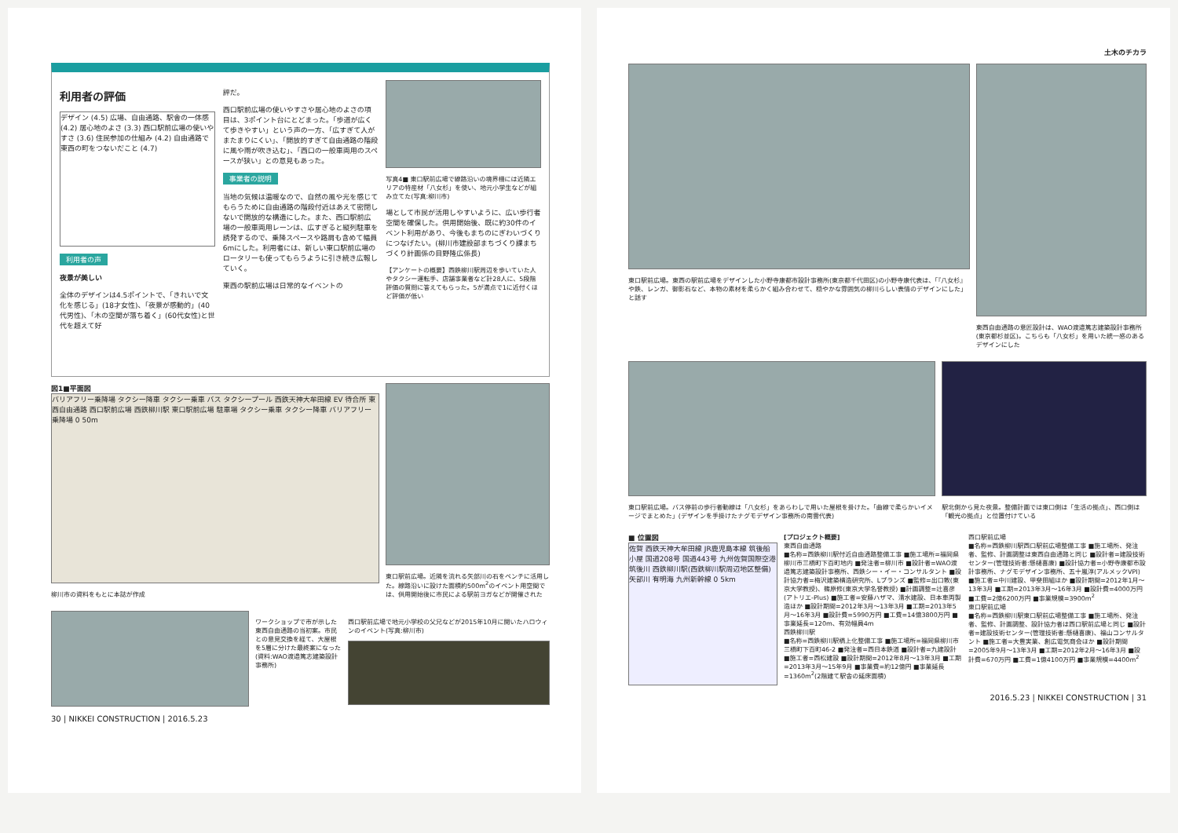利用者の評価
デザイン (4.5) 広場、自由通路、駅舎の一体感 (4.2) 居心地のよさ (3.3) 西口駅前広場の使いやすさ (3.6) 住民参加の仕組み (4.2) 自由通路で東西の町をつないだこと (4.7)
利用者の声
夜景が美しい
全体のデザインは4.5ポイントで、「きれいで文化を感じる」(18才女性)、「夜景が感動的」(40代男性)、「木の空間が落ち着く」(60代女性)と世代を超えて好
評だ。
西口駅前広場の使いやすさや居心地のよさの項目は、3ポイント台にとどまった。「歩道が広くて歩きやすい」という声の一方、「広すぎて人がまたまりにくい」、「開放的すぎて自由通路の階段に風や雨が吹き込む」、「西口の一般車両用のスペースが狭い」との意見もあった。
事業者の説明
当地の気候は温暖なので、自然の風や光を感じてもらうために自由通路の階段付近はあえて密閉しないで開放的な構造にした。また、西口駅前広場の一般車両用レーンは、広すぎると縦列駐車を誘発するので、乗降スペースや路肩も含めて幅員6mにした。利用者には、新しい東口駅前広場のロータリーも使ってもらうように引き続き広報していく。
東西の駅前広場は日常的なイベントの
写真4■ 東口駅前広場で線路沿いの境界柵には近隣エリアの特産材「八女杉」を使い、地元小学生などが組み立てた(写真:柳川市)
場として市民が活用しやすいように、広い歩行者空間を確保した。供用開始後、既に約30件のイベント利用があり、今後もまちのにぎわいづくりにつなげたい。(柳川市建設部まちづくり課まちづくり計画係の目野隆広係長)
【アンケートの概要】西鉄柳川駅周辺を歩いていた人やタクシー運転手、店舗事業者など計28人に、5段階評価の質問に答えてもらった。5が満点で1に近付くほど評価が低い
図1■平面図
バリアフリー乗降場 タクシー降車 タクシー乗車 バス タクシープール 西鉄天神大牟田線 EV 待合所 東西自由通路 西口駅前広場 西鉄柳川駅 東口駅前広場 駐車場 タクシー乗車 タクシー降車 バリアフリー乗降場 0 50m
柳川市の資料をもとに本誌が作成
東口駅前広場。近隣を流れる矢部川の石をベンチに活用した。線路沿いに設けた面積約500m<sup>2</sup>のイベント用空間では、供用開始後に市民による駅前ヨガなどが開催された
ワークショップで市が示した東西自由通路の当初案。市民との意見交換を経て、大屋根を5層に分けた最終案になった(資料:WAO渡邉篤志建築設計事務所)
西口駅前広場で地元小学校の父兄などが2015年10月に開いたハロウィンのイベント(写真:柳川市)
30 | NIKKEI CONSTRUCTION | 2016.5.23
土木のチカラ
東口駅前広場。東西の駅前広場をデザインした小野寺康都市設計事務所(東京都千代田区)の小野寺康代表は、「『八女杉』や鉄、レンガ、御影石など、本物の素材を柔らかく組み合わせて、穏やかな雰囲気の柳川らしい表情のデザインにした」と話す
東西自由通路の意匠設計は、WAO渡邉篤志建築設計事務所(東京都杉並区)。こちらも「八女杉」を用いた統一感のあるデザインにした
東口駅前広場。バス停前の歩行者動線は「八女杉」をあらわしで用いた屋根を掛けた。「曲線で柔らかいイメージでまとめた」(デザインを手掛けたナグモデザイン事務所の南雲代表)
駅北側から見た夜景。整備計画では東口側は「生活の拠点」、西口側は「観光の拠点」と位置付けている
■ 位置図
佐賀 西鉄天神大牟田線 JR鹿児島本線 筑後船小屋 国道208号 国道443号 九州佐賀国際空港 筑後川 西鉄柳川駅(西鉄柳川駅周辺地区整備) 矢部川 有明海 九州新幹線 0 5km
[プロジェクト概要]
東西自由通路
■名称=西鉄柳川駅付近自由通路整備工事 ■施工場所=福岡県柳川市三橋町下百町地内 ■発注者=柳川市 ■設計者=WAO渡邉篤志建築設計事務所、西鉄シー・イー・コンサルタント ■設計協力者=梅沢建築構造研究所、Lプランズ ■監修=出口敦(東京大学教授)、篠原修(東京大学名誉教授) ■計画調整=辻喜彦(アトリエ-Plus) ■施工者=安藤ハザマ、清水建設、日本車両製造ほか ■設計期間=2012年3月〜13年3月 ■工期=2013年5月〜16年3月 ■設計費=5990万円 ■工費=14億3800万円 ■事業延長=120m、有効幅員4m
西鉄柳川駅
■名称=西鉄柳川駅橋上化整備工事 ■施工場所=福岡県柳川市三橋町下百町46-2 ■発注者=西日本鉄道 ■設計者=九建設計 ■施工者=西松建設 ■設計期間=2012年8月〜13年3月 ■工期=2013年3月〜15年9月 ■事業費=約12億円 ■事業延長=1360m<sup>2</sup>(2階建て駅舎の延床面積)
西口駅前広場
■名称=西鉄柳川駅西口駅前広場整備工事 ■施工場所、発注者、監修、計画調整は東西自由通路と同じ ■設計者=建設技術センター(管理技術者:懸樋喜康) ■設計協力者=小野寺康都市設計事務所、ナグモデザイン事務所、五十嵐淳(アルメックVPI) ■施工者=中川建設、甲斐田組ほか ■設計期間=2012年1月〜13年3月 ■工期=2013年3月〜16年3月 ■設計費=4000万円 ■工費=2億6200万円 ■事業規模=3900m<sup>2</sup>
東口駅前広場
■名称=西鉄柳川駅東口駅前広場整備工事 ■施工場所、発注者、監修、計画調整、設計協力者は西口駅前広場と同じ ■設計者=建設技術センター(管理技術者:懸樋喜康)、福山コンサルタント ■施工者=大豊実業、創広電気商会ほか ■設計期間=2005年9月〜13年3月 ■工期=2012年2月〜16年3月 ■設計費=670万円 ■工費=1億4100万円 ■事業規模=4400m<sup>2</sup>
2016.5.23 | NIKKEI CONSTRUCTION | 31